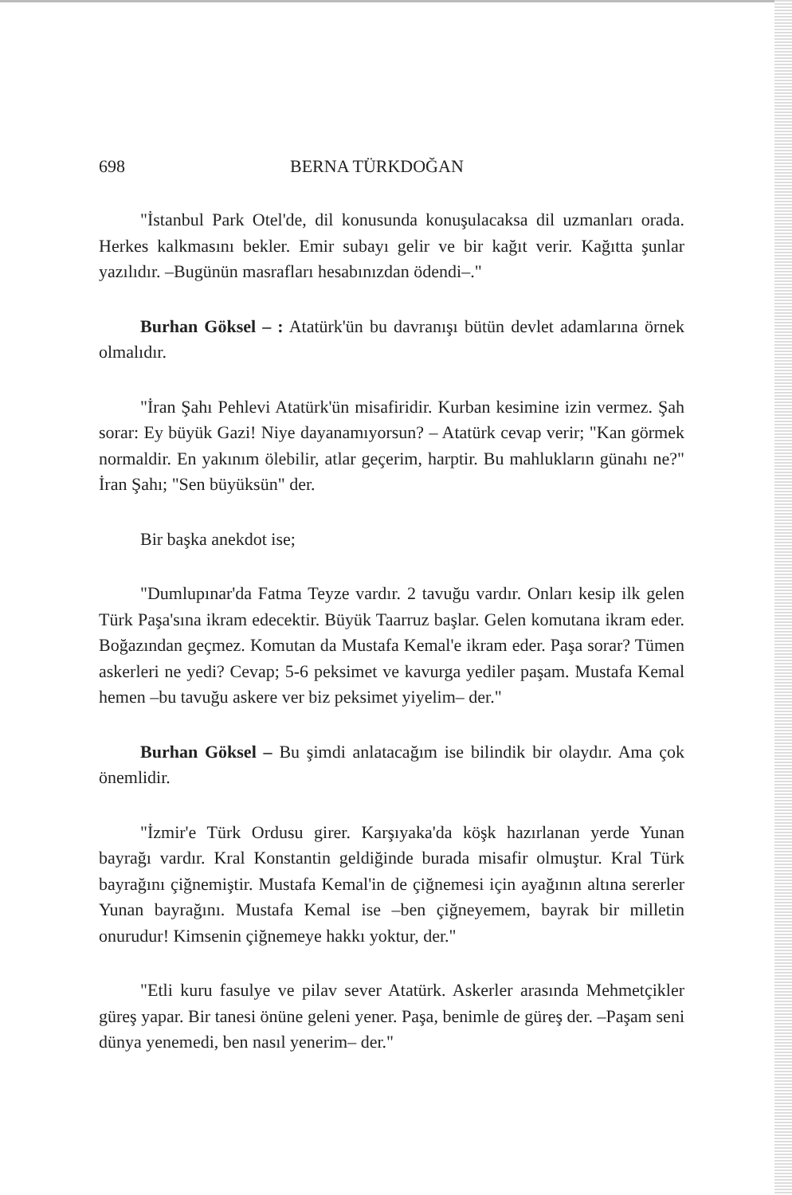698 BERNA TÜRKDOĞAN
"İstanbul Park Otel'de, dil konusunda konuşulacaksa dil uzmanları orada. Herkes kalkmasını bekler. Emir subayı gelir ve bir kağıt verir. Kağıtta şunlar yazılıdır. –Bugünün masrafları hesabınızdan ödendi–."
Burhan Göksel – : Atatürk'ün bu davranışı bütün devlet adamlarına örnek olmalıdır.
"İran Şahı Pehlevi Atatürk'ün misafiridir. Kurban kesimine izin vermez. Şah sorar: Ey büyük Gazi! Niye dayanamıyorsun? – Atatürk cevap verir; "Kan görmek normaldir. En yakınım ölebilir, atlar geçerim, harptir. Bu mahlukların günahı ne?" İran Şahı; "Sen büyüksün" der.
Bir başka anekdot ise;
"Dumlupınar'da Fatma Teyze vardır. 2 tavuğu vardır. Onları kesip ilk gelen Türk Paşa'sına ikram edecektir. Büyük Taarruz başlar. Gelen komutana ikram eder. Boğazından geçmez. Komutan da Mustafa Kemal'e ikram eder. Paşa sorar? Tümen askerleri ne yedi? Cevap; 5-6 peksimet ve kavurga yediler paşam. Mustafa Kemal hemen –bu tavuğu askere ver biz peksimet yiyelim– der."
Burhan Göksel – Bu şimdi anlatacağım ise bilindik bir olaydır. Ama çok önemlidir.
"İzmir'e Türk Ordusu girer. Karşıyaka'da köşk hazırlanan yerde Yunan bayrağı vardır. Kral Konstantin geldiğinde burada misafir olmuştur. Kral Türk bayrağını çiğnemiştir. Mustafa Kemal'in de çiğnemesi için ayağının altına sererler Yunan bayrağını. Mustafa Kemal ise –ben çiğneyemem, bayrak bir milletin onurudur! Kimsenin çiğnemeye hakkı yoktur, der."
"Etli kuru fasulye ve pilav sever Atatürk. Askerler arasında Mehmetçikler güreş yapar. Bir tanesi önüne geleni yener. Paşa, benimle de güreş der. –Paşam seni dünya yenemedi, ben nasıl yenerim– der."